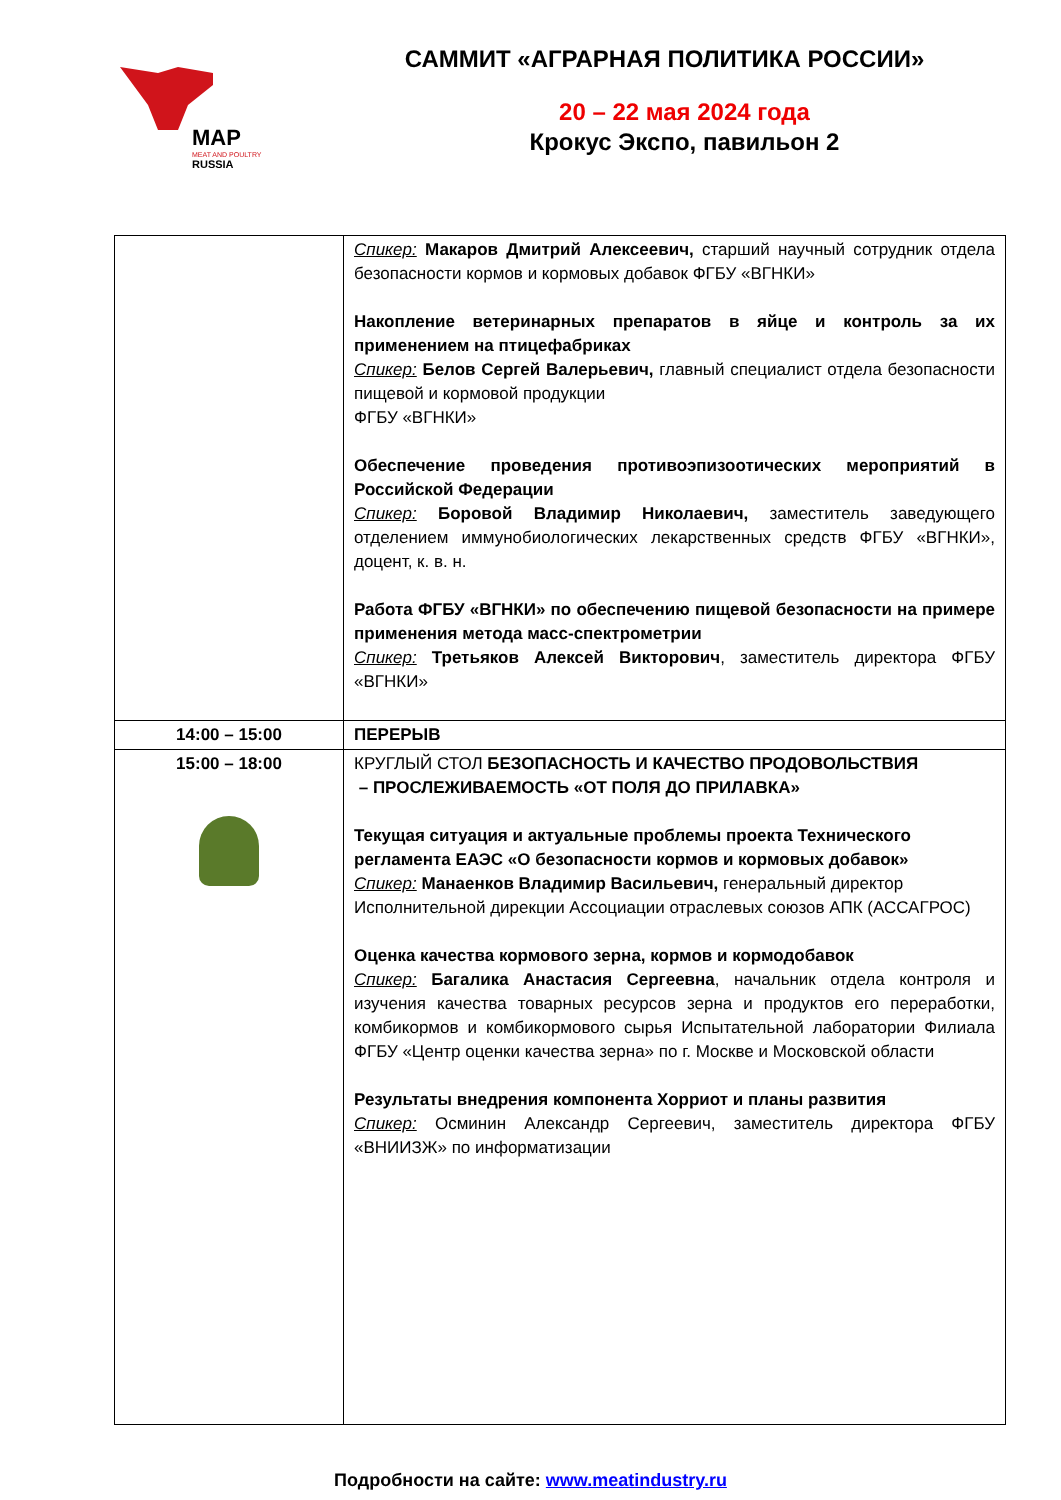MAP
MEAT AND POULTRY
RUSSIA
САММИТ «АГРАРНАЯ ПОЛИТИКА РОССИИ»
20 – 22 мая 2024 года
Крокус Экспо, павильон 2
| | Спикер: Макаров Дмитрий Алексеевич, старший научный сотрудник отдела безопасности кормов и кормовых добавок ФГБУ «ВГНКИ» Накопление ветеринарных препаратов в яйце и контроль за их применением на птицефабриках Спикер: Белов Сергей Валерьевич, главный специалист отдела безопасности пищевой и кормовой продукции ФГБУ «ВГНКИ» Обеспечение проведения противоэпизоотических мероприятий в Российской Федерации Спикер: Боровой Владимир Николаевич, заместитель заведующего отделением иммунобиологических лекарственных средств ФГБУ «ВГНКИ», доцент, к. в. н. Работа ФГБУ «ВГНКИ» по обеспечению пищевой безопасности на примере применения метода масс-спектрометрии Спикер: Третьяков Алексей Викторович , заместитель директора ФГБУ «ВГНКИ» |
| 14:00 – 15:00 | ПЕРЕРЫВ |
| 15:00 – 18:00 | КРУГЛЫЙ СТОЛ БЕЗОПАСНОСТЬ И КАЧЕСТВО ПРОДОВОЛЬСТВИЯ – ПРОСЛЕЖИВАЕМОСТЬ «ОТ ПОЛЯ ДО ПРИЛАВКА» Текущая ситуация и актуальные проблемы проекта Технического регламента ЕАЭС «О безопасности кормов и кормовых добавок» Спикер: Манаенков Владимир Васильевич, генеральный директор Исполнительной дирекции Ассоциации отраслевых союзов АПК (АССАГРОС) Оценка качества кормового зерна, кормов и кормодобавок Спикер: Багалика Анастасия Сергеевна , начальник отдела контроля и изучения качества товарных ресурсов зерна и продуктов его переработки, комбикормов и комбикормового сырья Испытательной лаборатории Филиала ФГБУ «Центр оценки качества зерна» по г. Москве и Московской области Результаты внедрения компонента Хорриот и планы развития Спикер: Осминин Александр Сергеевич, заместитель директора ФГБУ «ВНИИЗЖ» по информатизации |
Подробности на сайте: www.meatindustry.ru